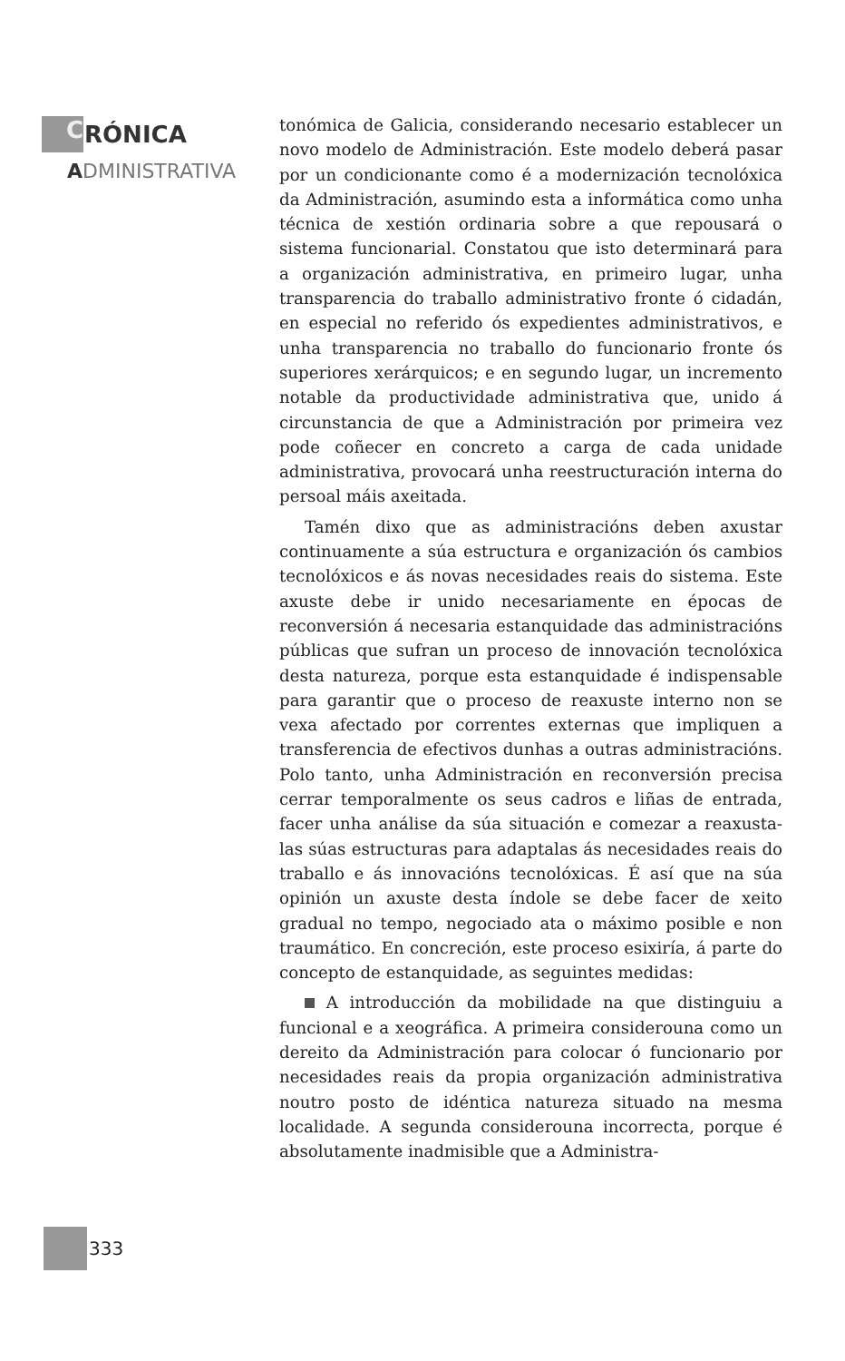C RÓNICA
ADMINISTRATIVA
tonómica de Galicia, considerando necesario establecer un novo modelo de Administración. Este modelo deberá pasar por un condicionante como é a modernización tecnolóxica da Administración, asumindo esta a informática como unha técnica de xestión ordinaria sobre a que repousará o sistema funcionarial. Constatou que isto determinará para a organización administrativa, en primeiro lugar, unha transparencia do traballo administrativo fronte ó cidadán, en especial no referido ós expedientes administrativos, e unha transparencia no traballo do funcionario fronte ós superiores xerárquicos; e en segundo lugar, un incremento notable da productividade administrativa que, unido á circunstancia de que a Administración por primeira vez pode coñecer en concreto a carga de cada unidade administrativa, provocará unha reestructuración interna do persoal máis axeitada.
Tamén dixo que as administracións deben axustar continuamente a súa estructura e organización ós cambios tecnolóxicos e ás novas necesidades reais do sistema. Este axuste debe ir unido necesariamente en épocas de reconversión á necesaria estanquidade das administracións públicas que sufran un proceso de innovación tecnolóxica desta natureza, porque esta estanquidade é indispensable para garantir que o proceso de reaxuste interno non se vexa afectado por correntes externas que impliquen a transferencia de efectivos dunhas a outras administracións. Polo tanto, unha Administración en reconversión precisa cerrar temporalmente os seus cadros e liñas de entrada, facer unha análise da súa situación e comezar a reaxusta-las súas estructuras para adaptalas ás necesidades reais do traballo e ás innovacións tecnolóxicas. É así que na súa opinión un axuste desta índole se debe facer de xeito gradual no tempo, negociado ata o máximo posible e non traumático. En concreción, este proceso esixiría, á parte do concepto de estanquidade, as seguintes medidas:
A introducción da mobilidade na que distinguiu a funcional e a xeográfica. A primeira considerouna como un dereito da Administración para colocar ó funcionario por necesidades reais da propia organización administrativa noutro posto de idéntica natureza situado na mesma localidade. A segunda considerouna incorrecta, porque é absolutamente inadmisible que a Administra-
333